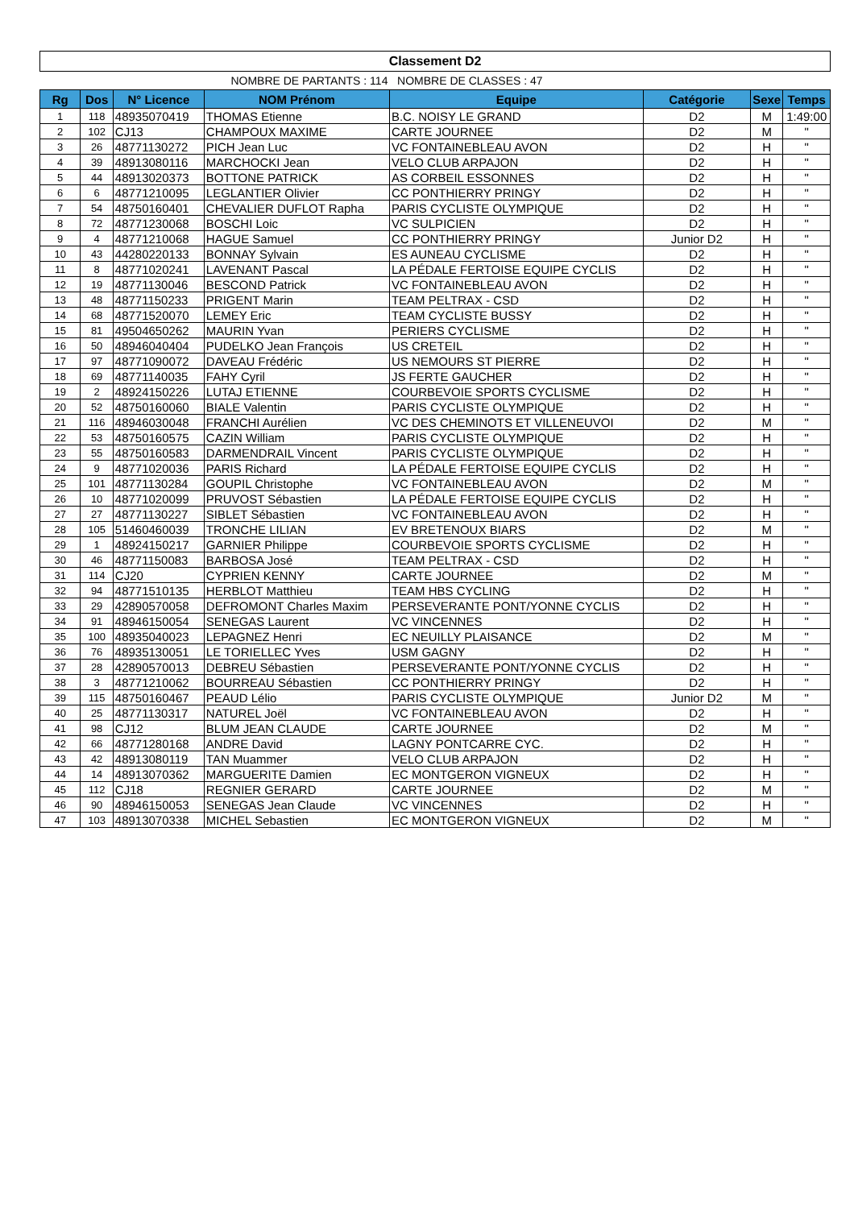Classement D2
NOMBRE DE PARTANTS : 114 NOMBRE DE CLASSES : 47
| Rg | Dos | N° Licence | NOM Prénom | Equipe | Catégorie | Sexe | Temps |
| --- | --- | --- | --- | --- | --- | --- | --- |
| 1 | 118 | 48935070419 | THOMAS Etienne | B.C. NOISY LE GRAND | D2 | M | 1:49:00 |
| 2 | 102 | CJ13 | CHAMPOUX MAXIME | CARTE JOURNEE | D2 | M | " |
| 3 | 26 | 48771130272 | PICH Jean Luc | VC FONTAINEBLEAU AVON | D2 | H | " |
| 4 | 39 | 48913080116 | MARCHOCKI Jean | VELO CLUB ARPAJON | D2 | H | " |
| 5 | 44 | 48913020373 | BOTTONE PATRICK | AS CORBEIL ESSONNES | D2 | H | " |
| 6 | 6 | 48771210095 | LEGLANTIER Olivier | CC PONTHIERRY PRINGY | D2 | H | " |
| 7 | 54 | 48750160401 | CHEVALIER DUFLOT Rapha | PARIS CYCLISTE OLYMPIQUE | D2 | H | " |
| 8 | 72 | 48771230068 | BOSCHI Loic | VC SULPICIEN | D2 | H | " |
| 9 | 4 | 48771210068 | HAGUE Samuel | CC PONTHIERRY PRINGY | Junior D2 | H | " |
| 10 | 43 | 44280220133 | BONNAY Sylvain | ES AUNEAU CYCLISME | D2 | H | " |
| 11 | 8 | 48771020241 | LAVENANT Pascal | LA PÉDALE FERTOISE EQUIPE CYCLIS | D2 | H | " |
| 12 | 19 | 48771130046 | BESCOND Patrick | VC FONTAINEBLEAU AVON | D2 | H | " |
| 13 | 48 | 48771150233 | PRIGENT Marin | TEAM PELTRAX - CSD | D2 | H | " |
| 14 | 68 | 48771520070 | LEMEY Eric | TEAM CYCLISTE BUSSY | D2 | H | " |
| 15 | 81 | 49504650262 | MAURIN Yvan | PERIERS CYCLISME | D2 | H | " |
| 16 | 50 | 48946040404 | PUDELKO Jean François | US CRETEIL | D2 | H | " |
| 17 | 97 | 48771090072 | DAVEAU Frédéric | US NEMOURS ST PIERRE | D2 | H | " |
| 18 | 69 | 48771140035 | FAHY Cyril | JS FERTE GAUCHER | D2 | H | " |
| 19 | 2 | 48924150226 | LUTAJ ETIENNE | COURBEVOIE SPORTS CYCLISME | D2 | H | " |
| 20 | 52 | 48750160060 | BIALE Valentin | PARIS CYCLISTE OLYMPIQUE | D2 | H | " |
| 21 | 116 | 48946030048 | FRANCHI Aurélien | VC DES CHEMINOTS ET VILLENEUVOI | D2 | M | " |
| 22 | 53 | 48750160575 | CAZIN William | PARIS CYCLISTE OLYMPIQUE | D2 | H | " |
| 23 | 55 | 48750160583 | DARMENDRAIL Vincent | PARIS CYCLISTE OLYMPIQUE | D2 | H | " |
| 24 | 9 | 48771020036 | PARIS Richard | LA PÉDALE FERTOISE EQUIPE CYCLIS | D2 | H | " |
| 25 | 101 | 48771130284 | GOUPIL Christophe | VC FONTAINEBLEAU AVON | D2 | M | " |
| 26 | 10 | 48771020099 | PRUVOST Sébastien | LA PÉDALE FERTOISE EQUIPE CYCLIS | D2 | H | " |
| 27 | 27 | 48771130227 | SIBLET Sébastien | VC FONTAINEBLEAU AVON | D2 | H | " |
| 28 | 105 | 51460460039 | TRONCHE LILIAN | EV BRETENOUX BIARS | D2 | M | " |
| 29 | 1 | 48924150217 | GARNIER Philippe | COURBEVOIE SPORTS CYCLISME | D2 | H | " |
| 30 | 46 | 48771150083 | BARBOSA José | TEAM PELTRAX - CSD | D2 | H | " |
| 31 | 114 | CJ20 | CYPRIEN KENNY | CARTE JOURNEE | D2 | M | " |
| 32 | 94 | 48771510135 | HERBLOT Matthieu | TEAM HBS CYCLING | D2 | H | " |
| 33 | 29 | 42890570058 | DEFROMONT Charles Maxim | PERSEVERANTE PONT/YONNE CYCLIS | D2 | H | " |
| 34 | 91 | 48946150054 | SENEGAS Laurent | VC VINCENNES | D2 | H | " |
| 35 | 100 | 48935040023 | LEPAGNEZ Henri | EC NEUILLY PLAISANCE | D2 | M | " |
| 36 | 76 | 48935130051 | LE TORIELLEC Yves | USM GAGNY | D2 | H | " |
| 37 | 28 | 42890570013 | DEBREU Sébastien | PERSEVERANTE PONT/YONNE CYCLIS | D2 | H | " |
| 38 | 3 | 48771210062 | BOURREAU Sébastien | CC PONTHIERRY PRINGY | D2 | H | " |
| 39 | 115 | 48750160467 | PEAUD Lélio | PARIS CYCLISTE OLYMPIQUE | Junior D2 | M | " |
| 40 | 25 | 48771130317 | NATUREL Joël | VC FONTAINEBLEAU AVON | D2 | H | " |
| 41 | 98 | CJ12 | BLUM JEAN CLAUDE | CARTE JOURNEE | D2 | M | " |
| 42 | 66 | 48771280168 | ANDRE David | LAGNY PONTCARRE CYC. | D2 | H | " |
| 43 | 42 | 48913080119 | TAN Muammer | VELO CLUB ARPAJON | D2 | H | " |
| 44 | 14 | 48913070362 | MARGUERITE Damien | EC MONTGERON VIGNEUX | D2 | H | " |
| 45 | 112 | CJ18 | REGNIER GERARD | CARTE JOURNEE | D2 | M | " |
| 46 | 90 | 48946150053 | SENEGAS Jean Claude | VC VINCENNES | D2 | H | " |
| 47 | 103 | 48913070338 | MICHEL Sebastien | EC MONTGERON VIGNEUX | D2 | M | " |